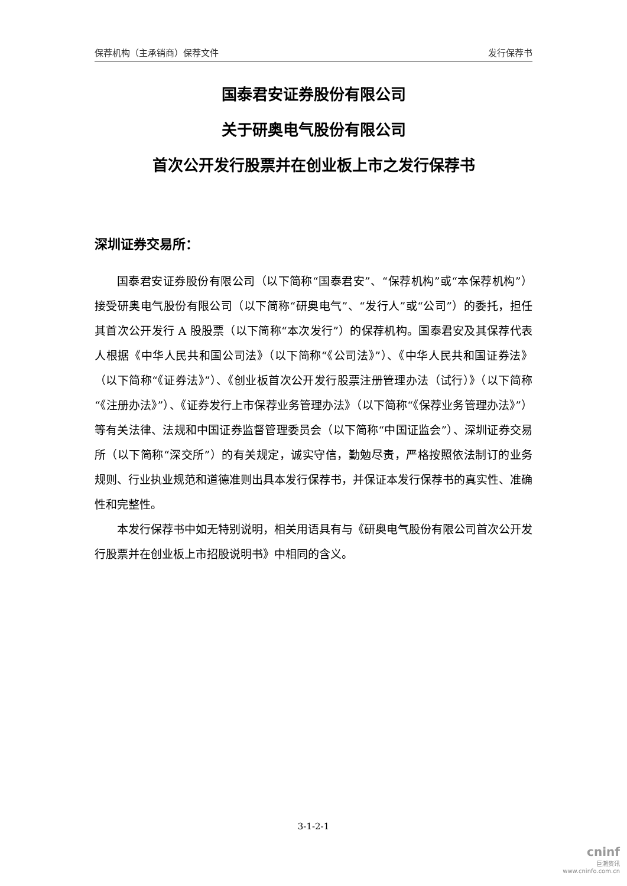保荐机构（主承销商）保荐文件 发行保荐书
国泰君安证券股份有限公司
关于研奥电气股份有限公司
首次公开发行股票并在创业板上市之发行保荐书
深圳证券交易所：
国泰君安证券股份有限公司（以下简称“国泰君安”、“保荐机构”或“本保荐机构”）接受研奥电气股份有限公司（以下简称“研奥电气”、“发行人”或“公司”）的委托，担任其首次公开发行 A 股股票（以下简称“本次发行”）的保荐机构。国泰君安及其保荐代表人根据《中华人民共和国公司法》（以下简称“《公司法》”）、《中华人民共和国证券法》（以下简称“《证券法》”）、《创业板首次公开发行股票注册管理办法（试行）》（以下简称“《注册办法》”）、《证券发行上市保荐业务管理办法》（以下简称“《保荐业务管理办法》”）等有关法律、法规和中国证券监督管理委员会（以下简称“中国证监会”）、深圳证券交易所（以下简称“深交所”）的有关规定，诚实守信，勤勉尽责，严格按照依法制订的业务规则、行业执业规范和道德准则出具本发行保荐书，并保证本发行保荐书的真实性、准确性和完整性。
本发行保荐书中如无特别说明，相关用语具有与《研奥电气股份有限公司首次公开发行股票并在创业板上市招股说明书》中相同的含义。
3-1-2-1
cninf
巨潮资讯
www.cninfo.com.cn